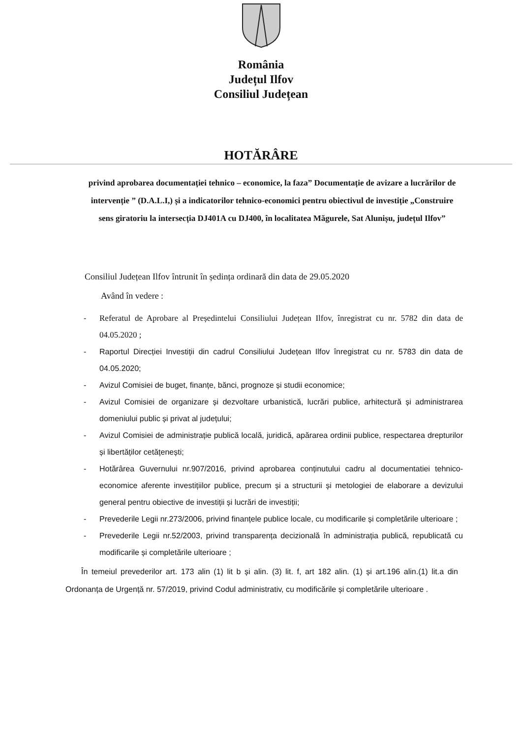România
Județul Ilfov
Consiliul Județean
HOTĂRÂRE
privind aprobarea documentației tehnico – economice, la faza” Documentație de avizare a lucrărilor de intervenție ” (D.A.L.I,) și a indicatorilor tehnico-economici pentru obiectivul de investiție „Construire sens giratoriu la intersecția DJ401A cu DJ400, în localitatea Măgurele, Sat Alunișu, județul Ilfov”
Consiliul Județean Ilfov întrunit în ședința ordinară din data de 29.05.2020
Având în vedere :
- Referatul de Aprobare al Președintelui Consiliului Județean Ilfov, înregistrat cu nr. 5782 din data de 04.05.2020 ;
- Raportul Direcției Investiții din cadrul Consiliului Județean Ilfov înregistrat cu nr. 5783 din data de 04.05.2020;
- Avizul Comisiei de buget, finanțe, bănci, prognoze și studii economice;
- Avizul Comisiei de organizare și dezvoltare urbanistică, lucrări publice, arhitectură și administrarea domeniului public și privat al județului;
- Avizul Comisiei de administrație publică locală, juridică, apărarea ordinii publice, respectarea drepturilor și libertăților cetățenești;
- Hotărârea Guvernului nr.907/2016, privind aprobarea conținutului cadru al documentatiei tehnico-economice aferente investițiilor publice, precum și a structurii și metologiei de elaborare a devizului general pentru obiective de investiții și lucrări de investiții;
- Prevederile Legii nr.273/2006, privind finanțele publice locale, cu modificarile și completările ulterioare ;
- Prevederile Legii nr.52/2003, privind transparența decizională în administrația publică, republicată cu modificarile și completările ulterioare ;
În temeiul prevederilor art. 173 alin (1) lit b și alin. (3) lit. f, art 182 alin. (1) și art.196 alin.(1) lit.a din Ordonanța de Urgență nr. 57/2019, privind Codul administrativ, cu modificările și completările ulterioare .